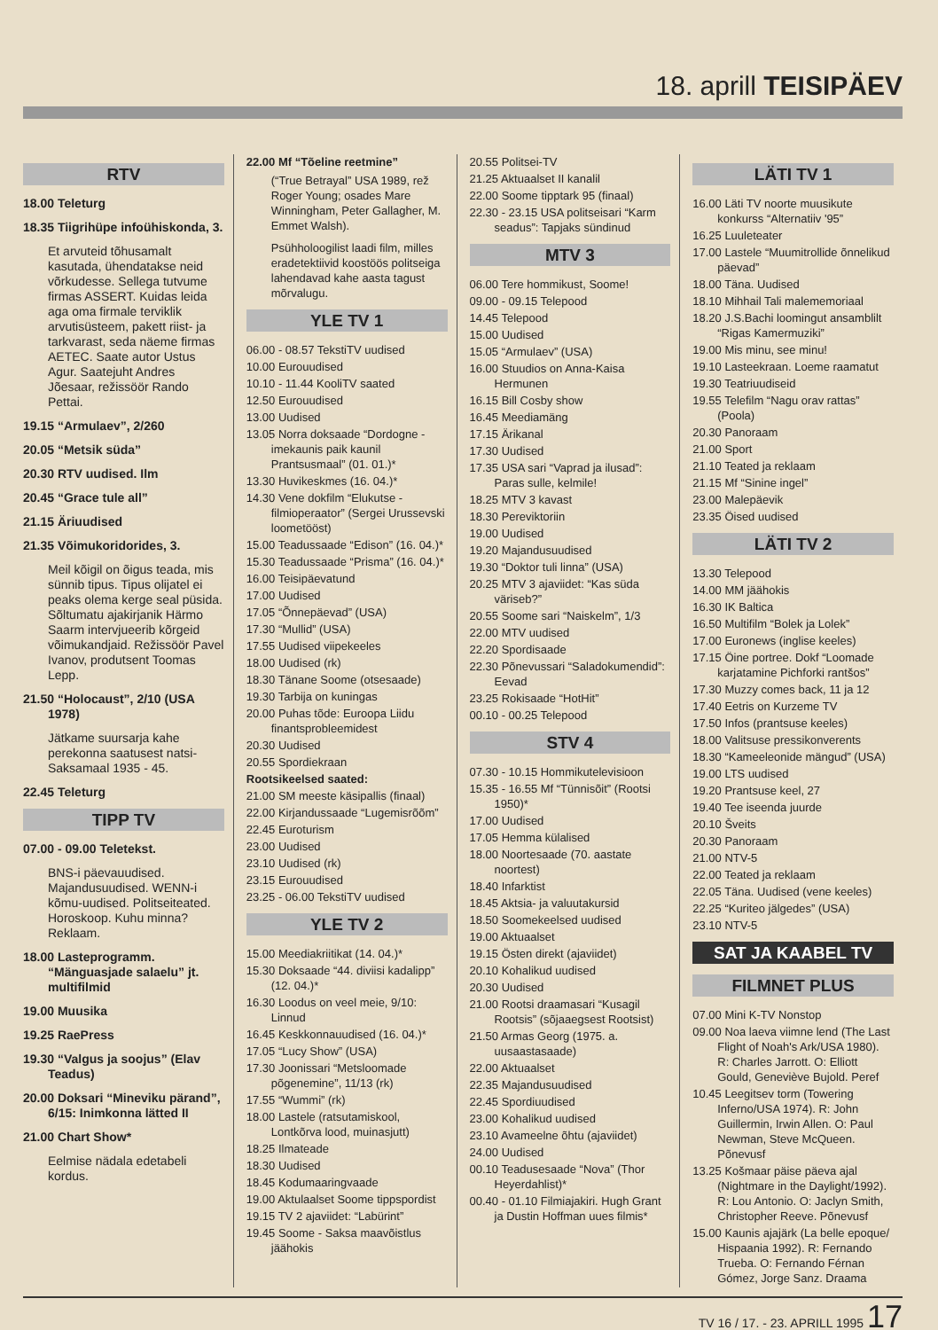18. aprill TEISIPÄEV
RTV
18.00 Teleturg
18.35 Tiigrihüpe infoühiskonda, 3.
Et arvuteid tõhusamalt kasutada, ühendatakse neid võrkudesse. Sellega tutvume firmas ASSERT. Kuidas leida aga oma firmale terviklik arvutisüsteem, pakett riist- ja tarkvarast, seda näeme firmas AETEC. Saate autor Ustus Agur. Saatejuht Andres Jõesaar, režissöör Rando Pettai.
19.15 “Armulaev”, 2/260
20.05 “Metsik süda”
20.30 RTV uudised. Ilm
20.45 “Grace tule all”
21.15 Äriuudised
21.35 Võimukoridorides, 3.
Meil kõigil on õigus teada, mis sünnib tipus. Tipus olijatel ei peaks olema kerge seal püsida. Sõltumatu ajakirjanik Härmo Saarm intervjueerib kõrgeid võimukandjaid. Režissöör Pavel Ivanov, produtsent Toomas Lepp.
21.50 “Holocaust”, 2/10 (USA 1978)
Jätkame suursarja kahe perekonna saatusest natsi-Saksamaal 1935 - 45.
22.45 Teleturg
TIPP TV
07.00 - 09.00 Teletekst.
BNS-i päevauudised. Majandusuudised. WENN-i kõmu-uudised. Politseiteated. Horoskoop. Kuhu minna? Reklaam.
18.00 Lasteprogramm. “Mänguasjade salaelu” jt. multifilmid
19.00 Muusika
19.25 RaePress
19.30 “Valgus ja soojus” (Elav Teadus)
20.00 Doksari “Mineviku pärand”, 6/15: Inimkonna lätted II
21.00 Chart Show*
Eelmise nädala edetabeli kordus.
22.00 Mf “Tõeline reetmine”
(“True Betrayal” USA 1989, rež Roger Young; osades Mare Winningham, Peter Gallagher, M. Emmet Walsh).
Psühholoogilist laadi film, milles eradetektiivid koostöös politseiga lahendavad kahe aasta tagust mõrvalugu.
YLE TV 1
06.00 - 08.57 TekstiTV uudised
10.00 Eurouudised
10.10 - 11.44 KooliTV saated
12.50 Eurouudised
13.00 Uudised
13.05 Norra doksaade “Dordogne - imekaunis paik kaunil Prantsusmaal” (01. 01.)*
13.30 Huvikeskmes (16. 04.)*
14.30 Vene dokfilm “Elukutse - filmioperaator” (Sergei Urussevski loometööst)
15.00 Teadussaade “Edison” (16. 04.)*
15.30 Teadussaade “Prisma” (16. 04.)*
16.00 Teisipäevatund
17.00 Uudised
17.05 “Õnnepäevad” (USA)
17.30 “Mullid” (USA)
17.55 Uudised viipekeeles
18.00 Uudised (rk)
18.30 Tänane Soome (otsesaade)
19.30 Tarbija on kuningas
20.00 Puhas tõde: Euroopa Liidu finantsprobleemidest
20.30 Uudised
20.55 Spordiekraan
Rootsikeelsed saated:
21.00 SM meeste käsipallis (finaal)
22.00 Kirjandussaade “Lugemisrõõm”
22.45 Euroturism
23.00 Uudised
23.10 Uudised (rk)
23.15 Eurouudised
23.25 - 06.00 TekstiTV uudised
YLE TV 2
15.00 Meediakriitikat (14. 04.)*
15.30 Doksaade “44. diviisi kadalipp” (12. 04.)*
16.30 Loodus on veel meie, 9/10: Linnud
16.45 Keskkonnauudised (16. 04.)*
17.05 “Lucy Show” (USA)
17.30 Joonissari “Metsloomade põgenemine”, 11/13 (rk)
17.55 “Wummi” (rk)
18.00 Lastele (ratsutamiskool, Lontkõrva lood, muinasjutt)
18.25 Ilmateade
18.30 Uudised
18.45 Kodumaaringvaade
19.00 Aktulaalset Soome tippspordist
19.15 TV 2 ajaviidet: “Labürint”
19.45 Soome - Saksa maavõistlus jäähokis
20.55 Politsei-TV
21.25 Aktuaalset II kanalil
22.00 Soome tipptark 95 (finaal)
22.30 - 23.15 USA politseisari “Karm seadus”: Tapjaks sündinud
MTV 3
06.00 Tere hommikust, Soome!
09.00 - 09.15 Telepood
14.45 Telepood
15.00 Uudised
15.05 “Armulaev” (USA)
16.00 Stuudios on Anna-Kaisa Hermunen
16.15 Bill Cosby show
16.45 Meediamäng
17.15 Ärikanal
17.30 Uudised
17.35 USA sari “Vaprad ja ilusad”: Paras sulle, kelmile!
18.25 MTV 3 kavast
18.30 Pereviktoriin
19.00 Uudised
19.20 Majandusuudised
19.30 “Doktor tuli linna” (USA)
20.25 MTV 3 ajaviidet: “Kas süda väriseb?”
20.55 Soome sari “Naiskelm”, 1/3
22.00 MTV uudised
22.20 Spordisaade
22.30 Põnevussari “Saladokumendid”: Eevad
23.25 Rokisaade “HotHit”
00.10 - 00.25 Telepood
STV 4
07.30 - 10.15 Hommikutelevisioon
15.35 - 16.55 Mf “Tünnisõit” (Rootsi 1950)*
17.00 Uudised
17.05 Hemma külalised
18.00 Noortesaade (70. aastate noortest)
18.40 Infarktist
18.45 Aktsia- ja valuutakursid
18.50 Soomekeelsed uudised
19.00 Aktuaalset
19.15 Östen direkt (ajaviidet)
20.10 Kohalikud uudised
20.30 Uudised
21.00 Rootsi draamasari “Kusagil Rootsis” (sõjaaegsest Rootsist)
21.50 Armas Georg (1975. a. uusaastasaade)
22.00 Aktuaalset
22.35 Majandusuudised
22.45 Spordiuudised
23.00 Kohalikud uudised
23.10 Avameelne õhtu (ajaviidet)
24.00 Uudised
00.10 Teadusesaade “Nova” (Thor Heyerdahlist)*
00.40 - 01.10 Filmiajakiri. Hugh Grant ja Dustin Hoffman uues filmis*
LÄTI TV 1
16.00 Läti TV noorte muusikute konkurss “Alternatiiv '95”
16.25 Luuleteater
17.00 Lastele “Muumitrollide õnnelikud päevad”
18.00 Täna. Uudised
18.10 Mihhail Tali malememoriaal
18.20 J.S.Bachi loomingut ansamblilt “Rigas Kamermuziki”
19.00 Mis minu, see minu!
19.10 Lasteekraan. Loeme raamatut
19.30 Teatriuudiseid
19.55 Telefilm “Nagu orav rattas” (Poola)
20.30 Panoraam
21.00 Sport
21.10 Teated ja reklaam
21.15 Mf “Sinine ingel”
23.00 Malepäevik
23.35 Öised uudised
LÄTI TV 2
13.30 Telepood
14.00 MM jäähokis
16.30 IK Baltica
16.50 Multifilm “Bolek ja Lolek”
17.00 Euronews (inglise keeles)
17.15 Öine portree. Dokf “Loomade karjatamine Pichforki rantšos”
17.30 Muzzy comes back, 11 ja 12
17.40 Eetris on Kurzeme TV
17.50 Infos (prantsuse keeles)
18.00 Valitsuse pressikonverents
18.30 “Kameeleonide mängud” (USA)
19.00 LTS uudised
19.20 Prantsuse keel, 27
19.40 Tee iseenda juurde
20.10 Šveits
20.30 Panoraam
21.00 NTV-5
22.00 Teated ja reklaam
22.05 Täna. Uudised (vene keeles)
22.25 “Kuriteo jälgedes” (USA)
23.10 NTV-5
SAT JA KAABEL TV
FILMNET PLUS
07.00 Mini K-TV Nonstop
09.00 Noa laeva viimne lend (The Last Flight of Noah's Ark/USA 1980). R: Charles Jarrott. O: Elliott Gould, Geneviève Bujold. Peref
10.45 Leegitsev torm (Towering Inferno/USA 1974). R: John Guillermin, Irwin Allen. O: Paul Newman, Steve McQueen. Põnevusf
13.25 Košmaar päise päeva ajal (Nightmare in the Daylight/1992). R: Lou Antonio. O: Jaclyn Smith, Christopher Reeve. Põnevusf
15.00 Kaunis ajajärk (La belle epoque/ Hispaania 1992). R: Fernando Trueba. O: Fernando Férnan Gómez, Jorge Sanz. Draama
TV 16 / 17. - 23. APRILL 1995 17